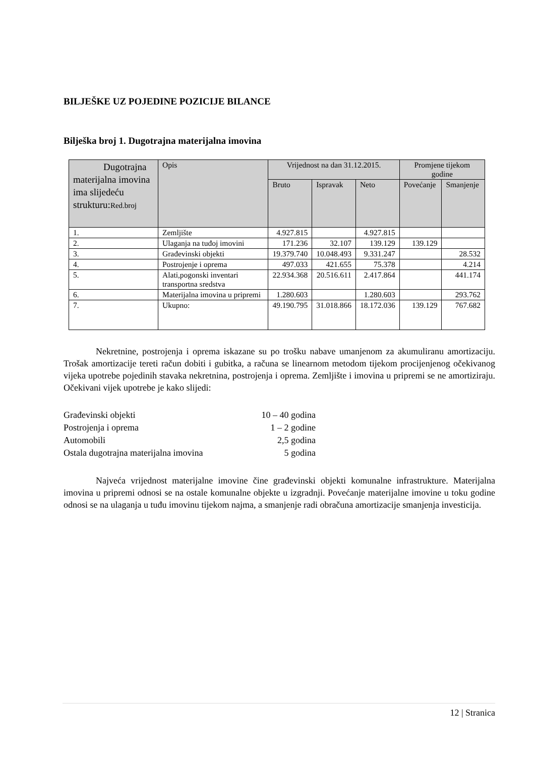BILJEŠKE UZ POJEDINE POZICIJE BILANCE
Bilješka broj 1. Dugotrajna materijalna imovina
| Dugotrajna materijalna imovina ima slijedeću strukturu: Red.broj | Opis | Vrijednost na dan 31.12.2015. | | | Promjene tijekom godine | |
| --- | --- | --- | --- | --- | --- | --- |
| | | Bruto | Ispravak | Neto | Povećanje | Smanjenje |
| 1. | Zemljište | 4.927.815 | | 4.927.815 | | |
| 2. | Ulaganja na tuđoj imovini | 171.236 | 32.107 | 139.129 | 139.129 | |
| 3. | Građevinski objekti | 19.379.740 | 10.048.493 | 9.331.247 | | 28.532 |
| 4. | Postrojenje i oprema | 497.033 | 421.655 | 75.378 | | 4.214 |
| 5. | Alati,pogonski inventari transportna sredstva | 22.934.368 | 20.516.611 | 2.417.864 | | 441.174 |
| 6. | Materijalna imovina u pripremi | 1.280.603 | | 1.280.603 | | 293.762 |
| 7. | Ukupno: | 49.190.795 | 31.018.866 | 18.172.036 | 139.129 | 767.682 |
Nekretnine, postrojenja i oprema iskazane su po trošku nabave umanjenom za akumuliranu amortizaciju. Trošak amortizacije tereti račun dobiti i gubitka, a računa se linearnom metodom tijekom procijenjenog očekivanog vijeka upotrebe pojedinih stavaka nekretnina, postrojenja i oprema. Zemljište i imovina u pripremi se ne amortiziraju. Očekivani vijek upotrebe je kako slijedi:
Građevinski objekti 10 – 40 godina
Postrojenja i oprema 1 – 2 godine
Automobili 2,5 godina
Ostala dugotrajna materijalna imovina 5 godina
Najveća vrijednost materijalne imovine čine građevinski objekti komunalne infrastrukture. Materijalna imovina u pripremi odnosi se na ostale komunalne objekte u izgradnji. Povećanje materijalne imovine u toku godine odnosi se na ulaganja u tuđu imovinu tijekom najma, a smanjenje radi obračuna amortizacije smanjenja investicija.
12 | Stranica